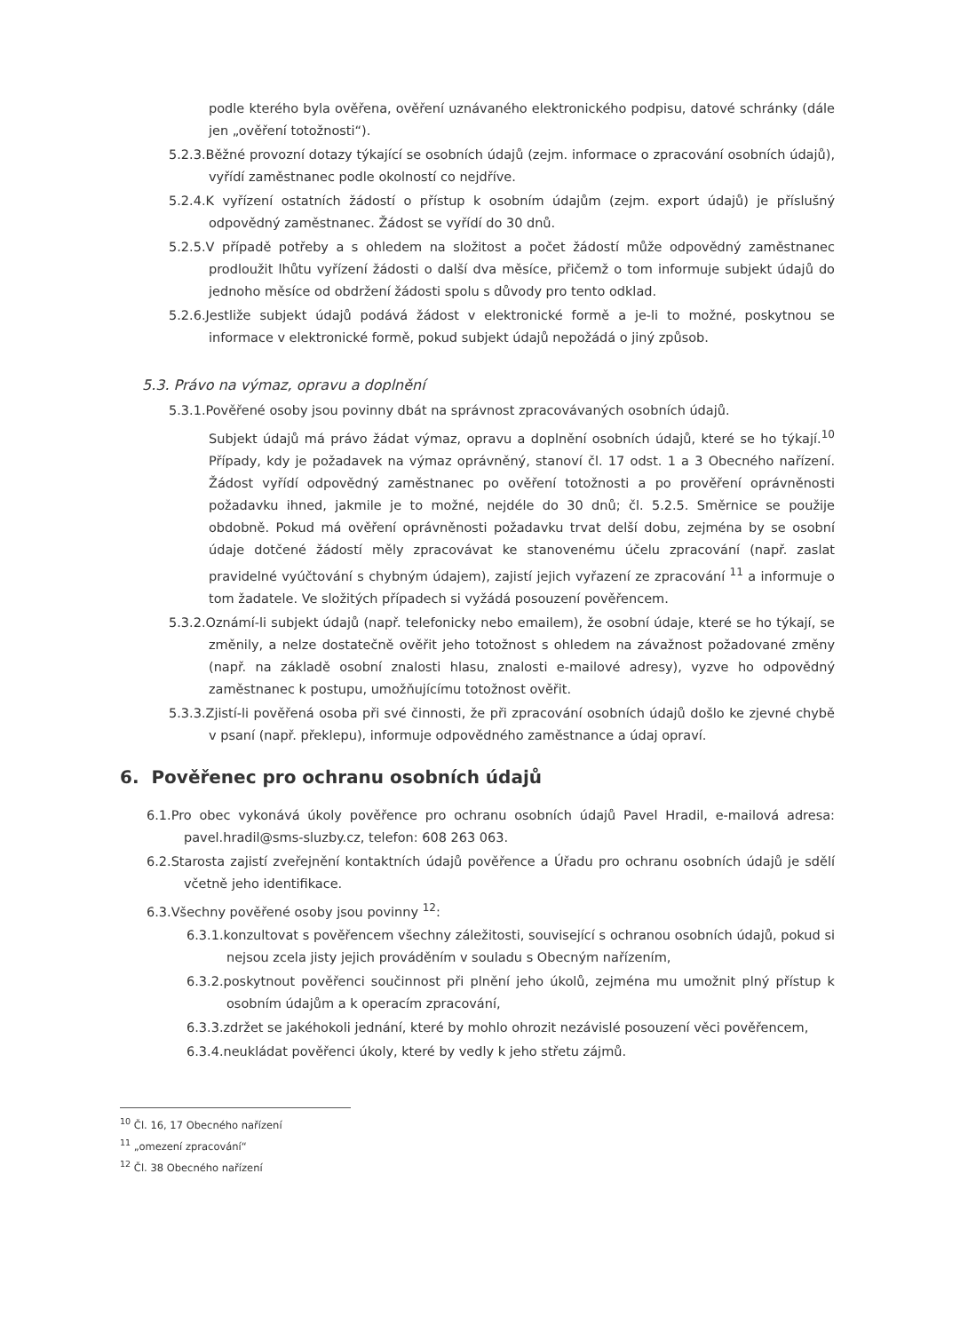podle kterého byla ověřena, ověření uznávaného elektronického podpisu, datové schránky (dále jen „ověření totožnosti“).
5.2.3.Běžné provozní dotazy týkající se osobních údajů (zejm. informace o zpracování osobních údajů), vyřídí zaměstnanec podle okolností co nejdříve.
5.2.4.K vyřízení ostatních žádostí o přístup k osobním údajům (zejm. export údajů) je příslušný odpovědný zaměstnanec. Žádost se vyřídí do 30 dnů.
5.2.5.V případě potřeby a s ohledem na složitost a počet žádostí může odpovědný zaměstnanec prodloužit lhůtu vyřízení žádosti o další dva měsíce, přičemž o tom informuje subjekt údajů do jednoho měsíce od obdržení žádosti spolu s důvody pro tento odklad.
5.2.6.Jestliže subjekt údajů podává žádost v elektronické formě a je-li to možné, poskytnou se informace v elektronické formě, pokud subjekt údajů nepožádá o jiný způsob.
5.3. Právo na výmaz, opravu a doplnění
5.3.1.Pověřené osoby jsou povinny dbát na správnost zpracovávaných osobních údajů.
Subjekt údajů má právo žádat výmaz, opravu a doplnění osobních údajů, které se ho týkají.<sup>10</sup> Případy, kdy je požadavek na výmaz oprávněný, stanoví čl. 17 odst. 1 a 3 Obecného nařízení. Žádost vyřídí odpovědný zaměstnanec po ověření totožnosti a po prověření oprávněnosti požadavku ihned, jakmile je to možné, nejdéle do 30 dnů; čl. 5.2.5. Směrnice se použije obdobně. Pokud má ověření oprávněnosti požadavku trvat delší dobu, zejména by se osobní údaje dotčené žádostí měly zpracovávat ke stanovenému účelu zpracování (např. zaslat pravidelné vyúčtování s chybným údajem), zajistí jejich vyřazení ze zpracování <sup>11</sup> a informuje o tom žadatele. Ve složitých případech si vyžádá posouzení pověřencem.
5.3.2.Oznámí-li subjekt údajů (např. telefonicky nebo emailem), že osobní údaje, které se ho týkají, se změnily, a nelze dostatečně ověřit jeho totožnost s ohledem na závažnost požadované změny (např. na základě osobní znalosti hlasu, znalosti e-mailové adresy), vyzve ho odpovědný zaměstnanec k postupu, umožňujícímu totožnost ověřit.
5.3.3.Zjistí-li pověřená osoba při své činnosti, že při zpracování osobních údajů došlo ke zjevné chybě v psaní (např. překlepu), informuje odpovědného zaměstnance a údaj opraví.
6. Pověřenec pro ochranu osobních údajů
6.1.Pro obec vykonává úkoly pověřence pro ochranu osobních údajů Pavel Hradil, e-mailová adresa: pavel.hradil@sms-sluzby.cz, telefon: 608 263 063.
6.2.Starosta zajistí zveřejnění kontaktních údajů pověřence a Úřadu pro ochranu osobních údajů je sdělí včetně jeho identifikace.
6.3.Všechny pověřené osoby jsou povinny <sup>12</sup>:
6.3.1.konzultovat s pověřencem všechny záležitosti, související s ochranou osobních údajů, pokud si nejsou zcela jisty jejich prováděním v souladu s Obecným nařízením,
6.3.2.poskytnout pověřenci součinnost při plnění jeho úkolů, zejména mu umožnit plný přístup k osobním údajům a k operacím zpracování,
6.3.3.zdržet se jakéhokoli jednání, které by mohlo ohrozit nezávislé posouzení věci pověřencem,
6.3.4.neukládat pověřenci úkoly, které by vedly k jeho střetu zájmů.
<sup>10</sup> Čl. 16, 17 Obecného nařízení
<sup>11</sup> „omezení zpracování“
<sup>12</sup> Čl. 38 Obecného nařízení